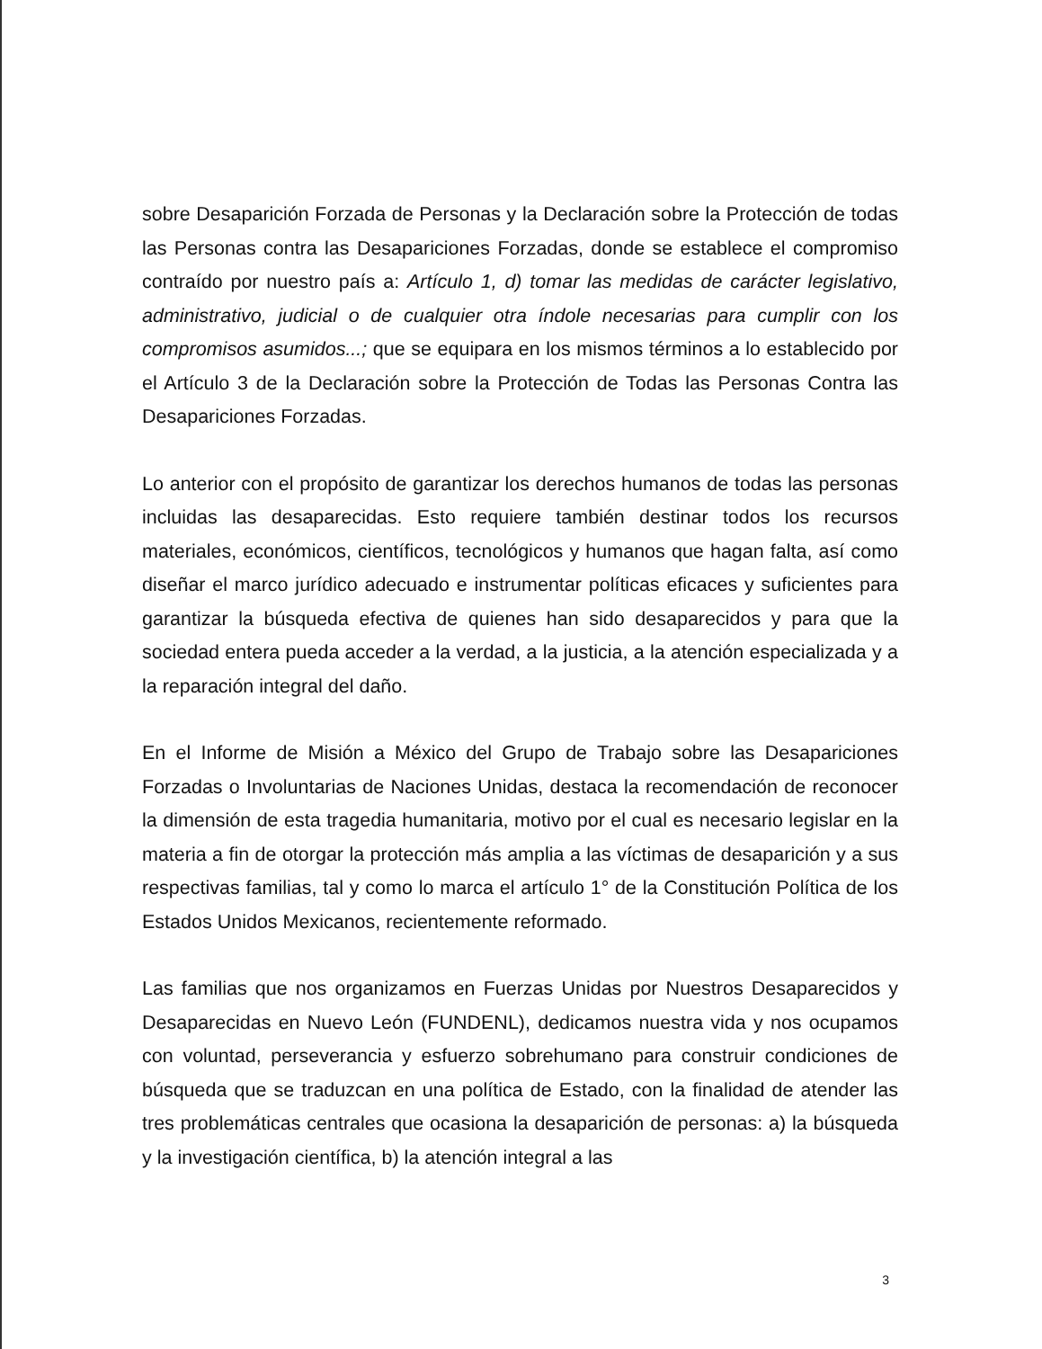sobre Desaparición Forzada de Personas y la Declaración sobre la Protección de todas las Personas contra las Desapariciones Forzadas, donde se establece el compromiso contraído por nuestro país a: Artículo 1, d) tomar las medidas de carácter legislativo, administrativo, judicial o de cualquier otra índole necesarias para cumplir con los compromisos asumidos...; que se equipara en los mismos términos a lo establecido por el Artículo 3 de la Declaración sobre la Protección de Todas las Personas Contra las Desapariciones Forzadas.
Lo anterior con el propósito de garantizar los derechos humanos de todas las personas incluidas las desaparecidas. Esto requiere también destinar todos los recursos materiales, económicos, científicos, tecnológicos y humanos que hagan falta, así como diseñar el marco jurídico adecuado e instrumentar políticas eficaces y suficientes para garantizar la búsqueda efectiva de quienes han sido desaparecidos y para que la sociedad entera pueda acceder a la verdad, a la justicia, a la atención especializada y a la reparación integral del daño.
En el Informe de Misión a México del Grupo de Trabajo sobre las Desapariciones Forzadas o Involuntarias de Naciones Unidas, destaca la recomendación de reconocer la dimensión de esta tragedia humanitaria, motivo por el cual es necesario legislar en la materia a fin de otorgar la protección más amplia a las víctimas de desaparición y a sus respectivas familias, tal y como lo marca el artículo 1° de la Constitución Política de los Estados Unidos Mexicanos, recientemente reformado.
Las familias que nos organizamos en Fuerzas Unidas por Nuestros Desaparecidos y Desaparecidas en Nuevo León (FUNDENL), dedicamos nuestra vida y nos ocupamos con voluntad, perseverancia y esfuerzo sobrehumano para construir condiciones de búsqueda que se traduzcan en una política de Estado, con la finalidad de atender las tres problemáticas centrales que ocasiona la desaparición de personas: a) la búsqueda y la investigación científica, b) la atención integral a las
3